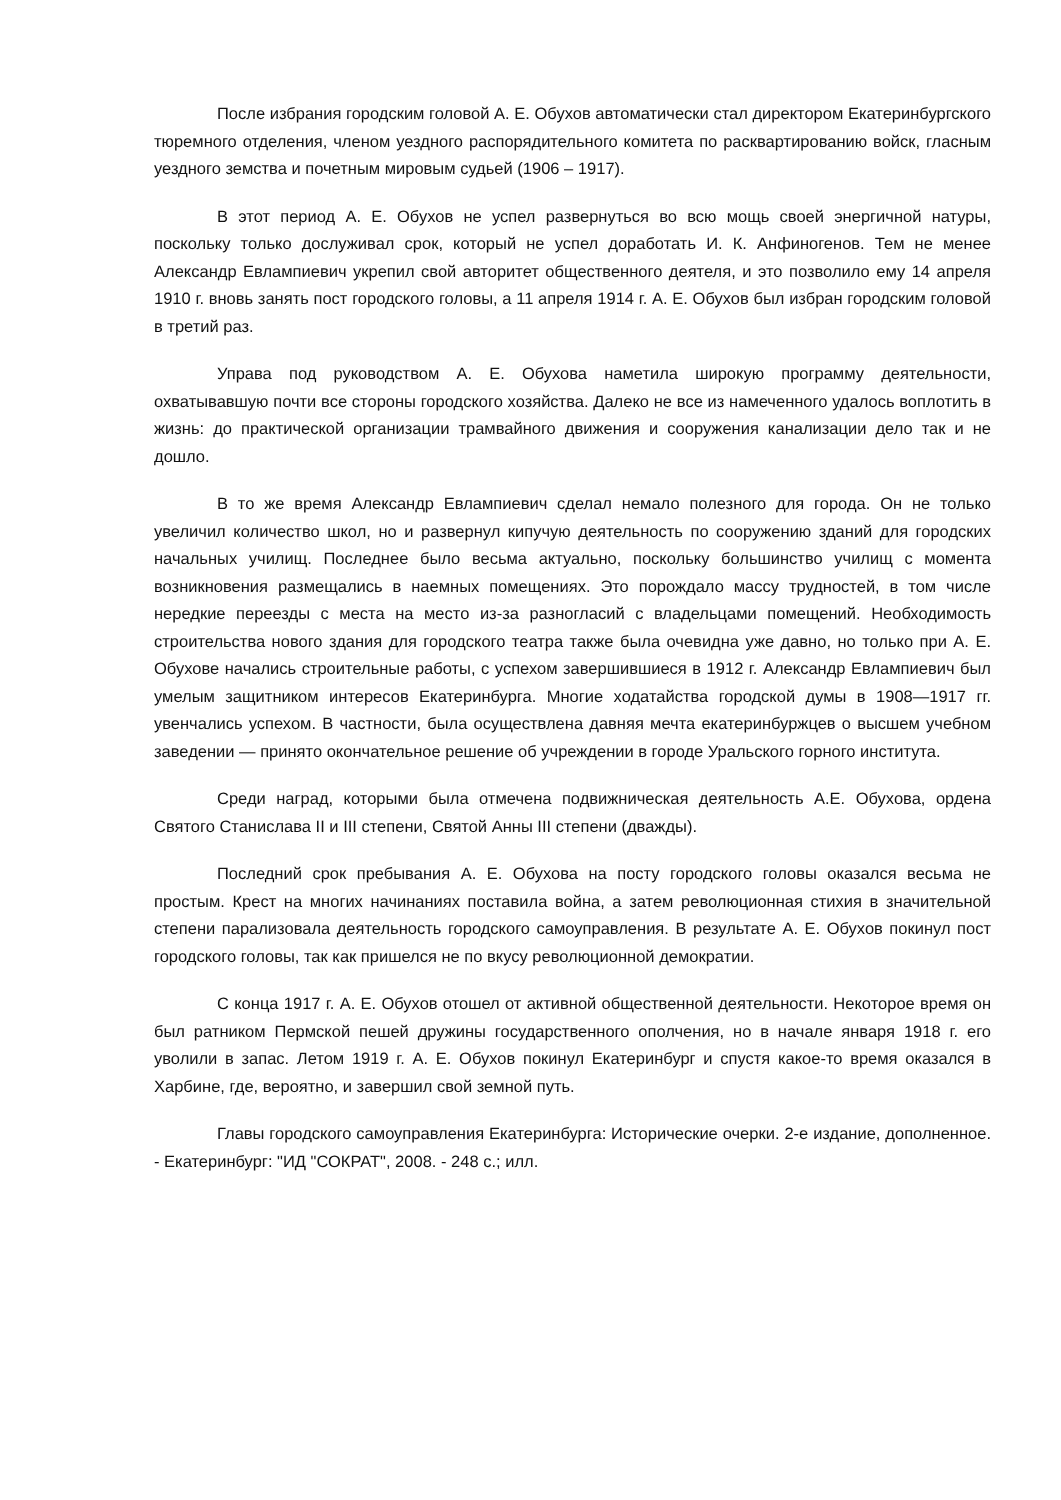После избрания городским головой А. Е. Обухов автоматически стал директором Екатеринбургского тюремного отделения, членом уездного распорядительного комитета по расквартированию войск, гласным уездного земства и почетным мировым судьей (1906 – 1917).
В этот период А. Е. Обухов не успел развернуться во всю мощь своей энергичной натуры, поскольку только дослуживал срок, который не успел доработать И. К. Анфиногенов. Тем не менее Александр Евлампиевич укрепил свой авторитет общественного деятеля, и это позволило ему 14 апреля 1910 г. вновь занять пост городского головы, а 11 апреля 1914 г. А. Е. Обухов был избран городским головой в третий раз.
Управа под руководством А. Е. Обухова наметила широкую программу деятельности, охватывавшую почти все стороны городского хозяйства. Далеко не все из намеченного удалось воплотить в жизнь: до практической организации трамвайного движения и сооружения канализации дело так и не дошло.
В то же время Александр Евлампиевич сделал немало полезного для города. Он не только увеличил количество школ, но и развернул кипучую деятельность по сооружению зданий для городских начальных училищ. Последнее было весьма актуально, поскольку большинство училищ с момента возникновения размещались в наемных помещениях. Это порождало массу трудностей, в том числе нередкие переезды с места на место из-за разногласий с владельцами помещений. Необходимость строительства нового здания для городского театра также была очевидна уже давно, но только при А. Е. Обухове начались строительные работы, с успехом завершившиеся в 1912 г. Александр Евлампиевич был умелым защитником интересов Екатеринбурга. Многие ходатайства городской думы в 1908—1917 гг. увенчались успехом. В частности, была осуществлена давняя мечта екатеринбуржцев о высшем учебном заведении — принято окончательное решение об учреждении в городе Уральского горного института.
Среди наград, которыми была отмечена подвижническая деятельность А.Е. Обухова, ордена Святого Станислава II и III степени, Святой Анны III степени (дважды).
Последний срок пребывания А. Е. Обухова на посту городского головы оказался весьма не простым. Крест на многих начинаниях поставила война, а затем революционная стихия в значительной степени парализовала деятельность городского самоуправления. В результате А. Е. Обухов покинул пост городского головы, так как пришелся не по вкусу революционной демократии.
С конца 1917 г. А. Е. Обухов отошел от активной общественной деятельности. Некоторое время он был ратником Пермской пешей дружины государственного ополчения, но в начале января 1918 г. его уволили в запас. Летом 1919 г. А. Е. Обухов покинул Екатеринбург и спустя какое-то время оказался в Харбине, где, вероятно, и завершил свой земной путь.
Главы городского самоуправления Екатеринбурга: Исторические очерки. 2-е издание, дополненное. - Екатеринбург: "ИД "СОКРАТ", 2008. - 248 с.; илл.